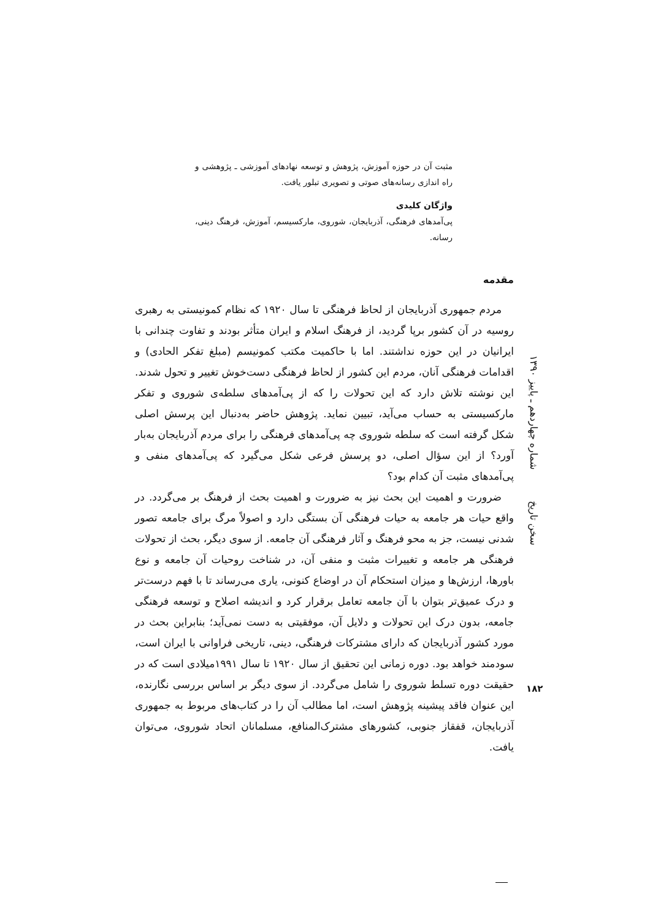مثبت آن در حوزه آموزش، پژوهش و توسعه نهادهای آموزشی ـ پژوهشی و راه اندازی رسانه‌های صوتی و تصویری تبلور یافت.
واژگان کلیدی
پی‌آمدهای فرهنگی، آذربایجان، شوروی، مارکسیسم، آموزش، فرهنگ دینی، رسانه.
مقدمه
مردم جمهوری آذربایجان از لحاظ فرهنگی تا سال ۱۹۲۰ که نظام کمونیستی به رهبری روسیه در آن کشور برپا گردید، از فرهنگ اسلام و ایران متأثر بودند و تفاوت چندانی با ایرانیان در این حوزه نداشتند. اما با حاکمیت مکتب کمونیسم (مبلغ تفکر الحادی) و اقدامات فرهنگی آنان، مردم این کشور از لحاظ فرهنگی دست‌خوش تغییر و تحول شدند. این نوشته تلاش دارد که این تحولات را که از پی‌آمدهای سلطه‌ی شوروی و تفکر مارکسیستی به حساب می‌آید، تبیین نماید. پژوهش حاضر به‌دنبال این پرسش اصلی شکل گرفته است که سلطه شوروی چه پی‌آمدهای فرهنگی را برای مردم آذربایجان به‌بار آورد؟ از این سؤال اصلی، دو پرسش فرعی شکل می‌گیرد که پی‌آمدهای منفی و پی‌آمدهای مثبت آن کدام بود؟
ضرورت و اهمیت این بحث نیز به ضرورت و اهمیت بحث از فرهنگ بر می‌گردد. در واقع حیات هر جامعه به حیات فرهنگی آن بستگی دارد و اصولاً مرگ برای جامعه تصور شدنی نیست، جز به محو فرهنگ و آثار فرهنگی آن جامعه. از سوی دیگر، بحث از تحولات فرهنگی هر جامعه و تغییرات مثبت و منفی آن، در شناخت روحیات آن جامعه و نوع باورها، ارزش‌ها و میزان استحکام آن در اوضاع کنونی، یاری می‌رساند تا با فهم درست‌تر و درک عمیق‌تر بتوان با آن جامعه تعامل برقرار کرد و اندیشه اصلاح و توسعه فرهنگی جامعه، بدون درک این تحولات و دلایل آن، موفقیتی به دست نمی‌آید؛ بنابراین بحث در مورد کشور آذربایجان که دارای مشترکات فرهنگی، دینی، تاریخی فراوانی با ایران است، سودمند خواهد بود. دوره زمانی این تحقیق از سال ۱۹۲۰ تا سال ۱۹۹۱میلادی است که در حقیقت دوره تسلط شوروی را شامل می‌گردد. از سوی دیگر بر اساس بررسی نگارنده، این عنوان فاقد پیشینه پژوهش است، اما مطالب آن را در کتاب‌های مربوط به جمهوری آذربایجان، قفقاز جنوبی، کشورهای مشترک‌المنافع، مسلمانان اتحاد شوروی، می‌توان یافت.
سخن تاریخ شماره چهاردهم ـ پاییز ۱۳۹۰
۱۸۲